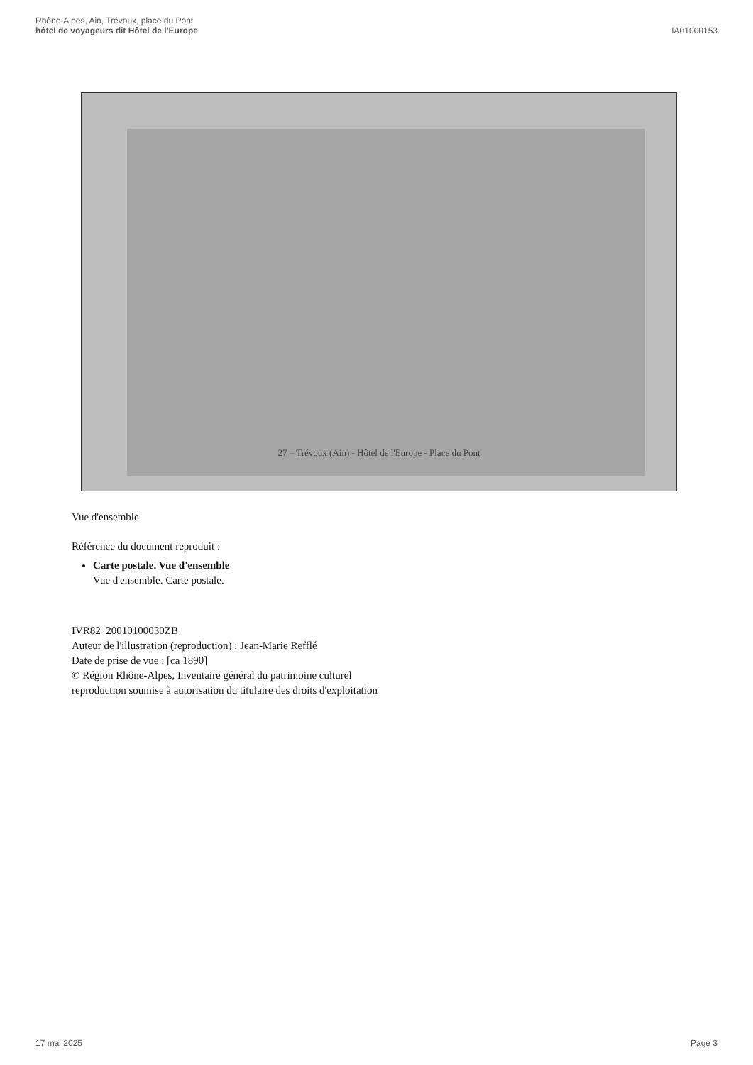Rhône-Alpes, Ain, Trévoux, place du Pont
hôtel de voyageurs dit Hôtel de l'Europe
IA01000153
27 – Trévoux (Ain) - Hôtel de l'Europe - Place du Pont
Vue d'ensemble
Référence du document reproduit :
Carte postale. Vue d'ensemble
Vue d'ensemble. Carte postale.
IVR82_20010100030ZB
Auteur de l'illustration (reproduction) : Jean-Marie Refflé
Date de prise de vue : [ca 1890]
© Région Rhône-Alpes, Inventaire général du patrimoine culturel
reproduction soumise à autorisation du titulaire des droits d'exploitation
17 mai 2025 Page 3